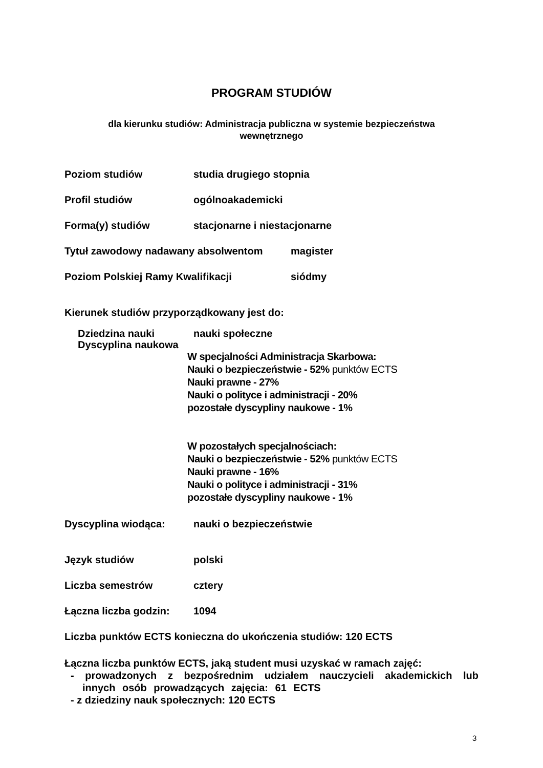PROGRAM STUDIÓW
dla kierunku studiów: Administracja publiczna w systemie bezpieczeństwa
wewnętrznego
Poziom studiów studia drugiego stopnia
Profil studiów ogólnoakademicki
Forma(y) studiów stacjonarne i niestacjonarne
Tytuł zawodowy nadawany absolwentom magister
Poziom Polskiej Ramy Kwalifikacji siódmy
Kierunek studiów przyporządkowany jest do:
Dziedzina nauki nauki społeczne
Dyscyplina naukowa
W specjalności Administracja Skarbowa:
Nauki o bezpieczeństwie - 52% punktów ECTS
Nauki prawne - 27%
Nauki o polityce i administracji - 20%
pozostałe dyscypliny naukowe - 1%
W pozostałych specjalnościach:
Nauki o bezpieczeństwie - 52% punktów ECTS
Nauki prawne - 16%
Nauki o polityce i administracji - 31%
pozostałe dyscypliny naukowe - 1%
Dyscyplina wiodąca: nauki o bezpieczeństwie
Język studiów polski
Liczba semestrów cztery
Łączna liczba godzin: 1094
Liczba punktów ECTS konieczna do ukończenia studiów: 120 ECTS
Łączna liczba punktów ECTS, jaką student musi uzyskać w ramach zajęć:
- prowadzonych z bezpośrednim udziałem nauczycieli akademickich lub innych osób prowadzących zajęcia: 61 ECTS
- z dziedziny nauk społecznych: 120 ECTS
3